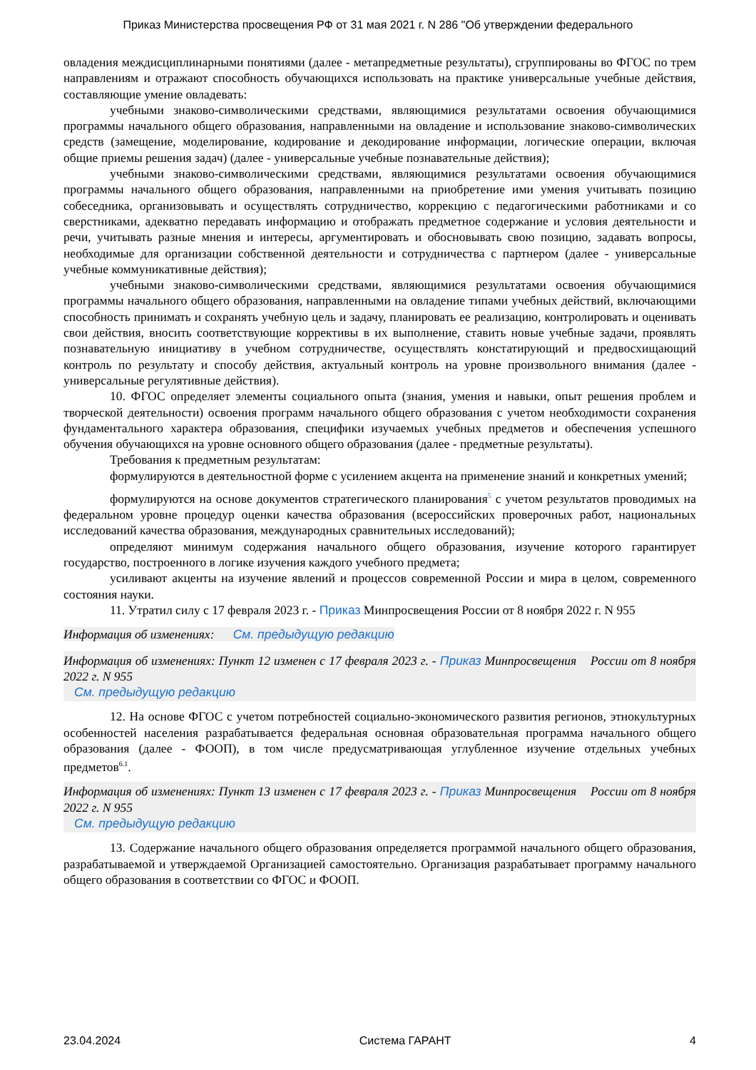Приказ Министерства просвещения РФ от 31 мая 2021 г. N 286 "Об утверждении федерального
овладения междисциплинарными понятиями (далее - метапредметные результаты), сгруппированы во ФГОС по трем направлениям и отражают способность обучающихся использовать на практике универсальные учебные действия, составляющие умение овладевать:
учебными знаково-символическими средствами, являющимися результатами освоения обучающимися программы начального общего образования, направленными на овладение и использование знаково-символических средств (замещение, моделирование, кодирование и декодирование информации, логические операции, включая общие приемы решения задач) (далее - универсальные учебные познавательные действия);
учебными знаково-символическими средствами, являющимися результатами освоения обучающимися программы начального общего образования, направленными на приобретение ими умения учитывать позицию собеседника, организовывать и осуществлять сотрудничество, коррекцию с педагогическими работниками и со сверстниками, адекватно передавать информацию и отображать предметное содержание и условия деятельности и речи, учитывать разные мнения и интересы, аргументировать и обосновывать свою позицию, задавать вопросы, необходимые для организации собственной деятельности и сотрудничества с партнером (далее - универсальные учебные коммуникативные действия);
учебными знаково-символическими средствами, являющимися результатами освоения обучающимися программы начального общего образования, направленными на овладение типами учебных действий, включающими способность принимать и сохранять учебную цель и задачу, планировать ее реализацию, контролировать и оценивать свои действия, вносить соответствующие коррективы в их выполнение, ставить новые учебные задачи, проявлять познавательную инициативу в учебном сотрудничестве, осуществлять констатирующий и предвосхищающий контроль по результату и способу действия, актуальный контроль на уровне произвольного внимания (далее - универсальные регулятивные действия).
10. ФГОС определяет элементы социального опыта (знания, умения и навыки, опыт решения проблем и творческой деятельности) освоения программ начального общего образования с учетом необходимости сохранения фундаментального характера образования, специфики изучаемых учебных предметов и обеспечения успешного обучения обучающихся на уровне основного общего образования (далее - предметные результаты).
Требования к предметным результатам:
формулируются в деятельностной форме с усилением акцента на применение знаний и конкретных умений;
формулируются на основе документов стратегического планирования<sup>5</sup> с учетом результатов проводимых на федеральном уровне процедур оценки качества образования (всероссийских проверочных работ, национальных исследований качества образования, международных сравнительных исследований);
определяют минимум содержания начального общего образования, изучение которого гарантирует государство, построенного в логике изучения каждого учебного предмета;
усиливают акценты на изучение явлений и процессов современной России и мира в целом, современного состояния науки.
11. Утратил силу с 17 февраля 2023 г. - Приказ Минпросвещения России от 8 ноября 2022 г. N 955
Информация об изменениях: См. предыдущую редакцию
Информация об изменениях: Пункт 12 изменен с 17 февраля 2023 г. - Приказ Минпросвещения России от 8 ноября 2022 г. N 955
См. предыдущую редакцию
12. На основе ФГОС с учетом потребностей социально-экономического развития регионов, этнокультурных особенностей населения разрабатывается федеральная основная образовательная программа начального общего образования (далее - ФООП), в том числе предусматривающая углубленное изучение отдельных учебных предметов<sup>6.1</sup>.
Информация об изменениях: Пункт 13 изменен с 17 февраля 2023 г. - Приказ Минпросвещения России от 8 ноября 2022 г. N 955
См. предыдущую редакцию
13. Содержание начального общего образования определяется программой начального общего образования, разрабатываемой и утверждаемой Организацией самостоятельно. Организация разрабатывает программу начального общего образования в соответствии со ФГОС и ФООП.
23.04.2024 Система ГАРАНТ 4